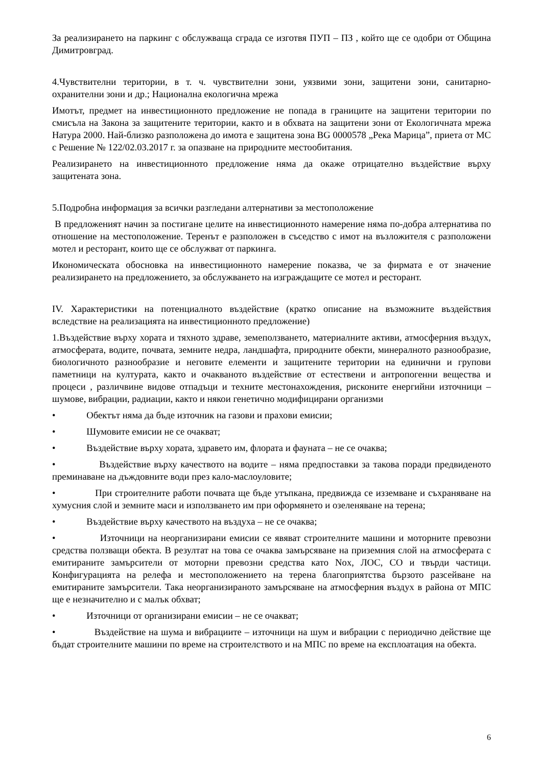За реализирането на паркинг с обслужваща сграда се изготвя ПУП – ПЗ , който ще се одобри от Община Димитровград.
4.Чувствителни територии, в т. ч. чувствителни зони, уязвими зони, защитени зони, санитарно-охранителни зони и др.; Национална екологична мрежа
Имотът, предмет на инвестиционното предложение не попада в границите на защитени територии по смисъла на Закона за защитените територии, както и в обхвата на защитени зони от Екологичната мрежа Натура 2000. Най-близко разположена до имота е защитена зона BG 0000578 „Река Марица”, приета от МС с Решение № 122/02.03.2017 г. за опазване на природните местообитания.
Реализирането на инвестиционното предложение няма да окаже отрицателно въздействие върху защитената зона.
5.Подробна информация за всички разгледани алтернативи за местоположение
В предложеният начин за постигане целите на инвестиционното намерение няма по-добра алтернатива по отношение на местоположение. Теренът е разположен в съседство с имот на възложителя с разположени мотел и ресторант, които ще се обслужват от паркинга.
Икономическата обосновка на инвестиционното намерение показва, че за фирмата е от значение реализирането на предложението, за обслужването на изграждащите се мотел и ресторант.
IV. Характеристики на потенциалното въздействие (кратко описание на възможните въздействия вследствие на реализацията на инвестиционното предложение)
1.Въздействие върху хората и тяхното здраве, земеползването, материалните активи, атмосферния въздух, атмосферата, водите, почвата, земните недра, ландшафта, природните обекти, минералното разнообразие, биологичното разнообразие и неговите елементи и защитените територии на единични и групови паметници на културата, както и очакваното въздействие от естествени и антропогенни вещества и процеси , различвине видове отпадъци и техните местонахождения, рисконите енергийни източници – шумове, вибрации, радиации, както и някои генетично модифицирани организми
• Обектът няма да бъде източник на газови и прахови емисии;
• Шумовите емисии не се очакват;
• Въздействие върху хората, здравето им, флората и фауната – не се очаква;
• Въздействие върху качеството на водите – няма предпоставки за такова поради предвиденото преминаване на дъждовните води през кало-маслоуловите;
• При строителните работи почвата ще бъде утъпкана, предвижда се изземване и съхраняване на хумусния слой и земните маси и използването им при оформянето и озеленяване на терена;
• Въздействие върху качеството на въздуха – не се очаква;
• Източници на неорганизирани емисии се явяват строителните машини и моторните превозни средства ползващи обекта. В резултат на това се очаква замърсяване на приземния слой на атмосферата с емитираните замърсители от моторни превозни средства като Nox, ЛОС, СО и твърди частици. Конфигурацията на релефа и местоположението на терена благоприятства бързото разсейване на емитираните замърсители. Така неорганизираното замърсяване на атмосферния въздух в района от МПС ще е незначително и с малък обхват;
• Източници от организирани емисии – не се очакват;
• Въздействие на шума и вибрациите – източници на шум и вибрации с периодично действие ще бъдат строителните машини по време на строителството и на МПС по време на експлоатация на обекта.
6